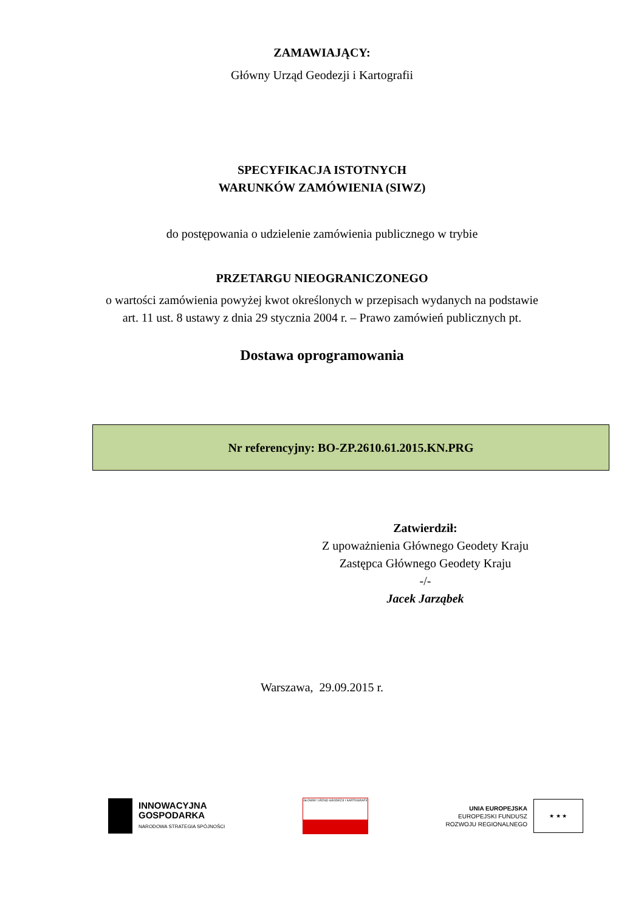ZAMAWIAJĄCY:
Główny Urząd Geodezji i Kartografii
SPECYFIKACJA ISTOTNYCH
WARUNKÓW ZAMÓWIENIA (SIWZ)
do postępowania o udzielenie zamówienia publicznego w trybie
PRZETARGU NIEOGRANICZONEGO
o wartości zamówienia powyżej kwot określonych w przepisach wydanych na podstawie
art. 11 ust. 8 ustawy z dnia 29 stycznia 2004 r. – Prawo zamówień publicznych pt.
Dostawa oprogramowania
Nr referencyjny: BO-ZP.2610.61.2015.KN.PRG
Zatwierdził:
Z upoważnienia Głównego Geodety Kraju
Zastępca Głównego Geodety Kraju
-/-
Jacek Jarząbek
Warszawa, 29.09.2015 r.
INNOWACYJNA
GOSPODARKA
NARODOWA STRATEGIA SPÓJNOŚCI
GŁÓWNY URZĄD GEODEZJI I KARTOGRAFII
UNIA EUROPEJSKA
EUROPEJSKI FUNDUSZ
ROZWOJU REGIONALNEGO
★ ★ ★